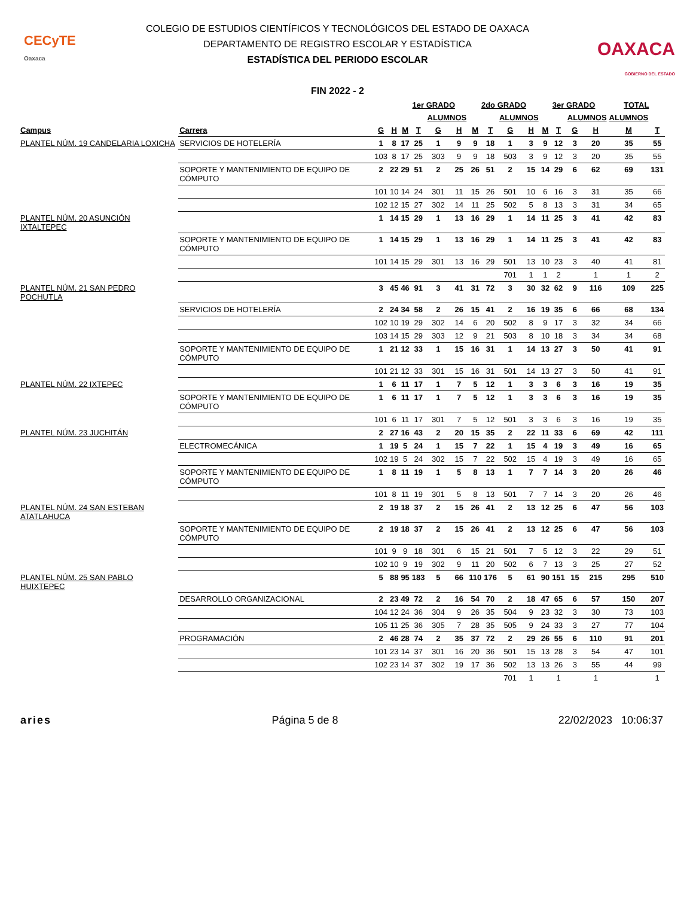CECyTE
Oaxaca
COLEGIO DE ESTUDIOS CIENTÍFICOS Y TECNOLÓGICOS DEL ESTADO DE OAXACA
DEPARTAMENTO DE REGISTRO ESCOLAR Y ESTADÍSTICA
ESTADÍSTICA DEL PERIODO ESCOLAR
FIN 2022 - 2
OAXACA
GOBIERNO DEL ESTADO
| | | | | 1er GRADO | | | | 2do GRADO | | | | 3er GRADO | | | | TOTAL | |
| --- | --- | --- | --- | --- | --- | --- | --- | --- | --- | --- | --- | --- | --- | --- | --- | --- | --- |
| | | | | | | ALUMNOS | | | | ALUMNOS | | | | ALUMNOS | | ALUMNOS | |
| Campus | Carrera | G | H | M | T | G | H | M | T | G | H | M | T | G | H | M | T |
| PLANTEL NÚM. 19 CANDELARIA LOXICHA | SERVICIOS DE HOTELERÍA | 1 | 8 | 17 | 25 | 1 | 9 | 9 | 18 | 1 | 3 | 9 | 12 | 3 | 20 | 35 | 55 |
| | | 103 | 8 | 17 | 25 | 303 | 9 | 9 | 18 | 503 | 3 | 9 | 12 | 3 | 20 | 35 | 55 |
| | SOPORTE Y MANTENIMIENTO DE EQUIPO DE CÓMPUTO | 2 | 22 | 29 | 51 | 2 | 25 | 26 | 51 | 2 | 15 | 14 | 29 | 6 | 62 | 69 | 131 |
| | | 101 | 10 | 14 | 24 | 301 | 11 | 15 | 26 | 501 | 10 | 6 | 16 | 3 | 31 | 35 | 66 |
| | | 102 | 12 | 15 | 27 | 302 | 14 | 11 | 25 | 502 | 5 | 8 | 13 | 3 | 31 | 34 | 65 |
| PLANTEL NÚM. 20 ASUNCIÓN IXTALTEPEC | | 1 | 14 | 15 | 29 | 1 | 13 | 16 | 29 | 1 | 14 | 11 | 25 | 3 | 41 | 42 | 83 |
| | SOPORTE Y MANTENIMIENTO DE EQUIPO DE CÓMPUTO | 1 | 14 | 15 | 29 | 1 | 13 | 16 | 29 | 1 | 14 | 11 | 25 | 3 | 41 | 42 | 83 |
| | | 101 | 14 | 15 | 29 | 301 | 13 | 16 | 29 | 501 | 13 | 10 | 23 | 3 | 40 | 41 | 81 |
| | | | | | | | | | | 701 | 1 | 1 | 2 | | 1 | 1 | 2 |
| PLANTEL NÚM. 21 SAN PEDRO POCHUTLA | | 3 | 45 | 46 | 91 | 3 | 41 | 31 | 72 | 3 | 30 | 32 | 62 | 9 | 116 | 109 | 225 |
| | SERVICIOS DE HOTELERÍA | 2 | 24 | 34 | 58 | 2 | 26 | 15 | 41 | 2 | 16 | 19 | 35 | 6 | 66 | 68 | 134 |
| | | 102 | 10 | 19 | 29 | 302 | 14 | 6 | 20 | 502 | 8 | 9 | 17 | 3 | 32 | 34 | 66 |
| | | 103 | 14 | 15 | 29 | 303 | 12 | 9 | 21 | 503 | 8 | 10 | 18 | 3 | 34 | 34 | 68 |
| | SOPORTE Y MANTENIMIENTO DE EQUIPO DE CÓMPUTO | 1 | 21 | 12 | 33 | 1 | 15 | 16 | 31 | 1 | 14 | 13 | 27 | 3 | 50 | 41 | 91 |
| | | 101 | 21 | 12 | 33 | 301 | 15 | 16 | 31 | 501 | 14 | 13 | 27 | 3 | 50 | 41 | 91 |
| PLANTEL NÚM. 22 IXTEPEC | | 1 | 6 | 11 | 17 | 1 | 7 | 5 | 12 | 1 | 3 | 3 | 6 | 3 | 16 | 19 | 35 |
| | SOPORTE Y MANTENIMIENTO DE EQUIPO DE CÓMPUTO | 1 | 6 | 11 | 17 | 1 | 7 | 5 | 12 | 1 | 3 | 3 | 6 | 3 | 16 | 19 | 35 |
| | | 101 | 6 | 11 | 17 | 301 | 7 | 5 | 12 | 501 | 3 | 3 | 6 | 3 | 16 | 19 | 35 |
| PLANTEL NÚM. 23 JUCHITÁN | | 2 | 27 | 16 | 43 | 2 | 20 | 15 | 35 | 2 | 22 | 11 | 33 | 6 | 69 | 42 | 111 |
| | ELECTROMECÁNICA | 1 | 19 | 5 | 24 | 1 | 15 | 7 | 22 | 1 | 15 | 4 | 19 | 3 | 49 | 16 | 65 |
| | | 102 | 19 | 5 | 24 | 302 | 15 | 7 | 22 | 502 | 15 | 4 | 19 | 3 | 49 | 16 | 65 |
| | SOPORTE Y MANTENIMIENTO DE EQUIPO DE CÓMPUTO | 1 | 8 | 11 | 19 | 1 | 5 | 8 | 13 | 1 | 7 | 7 | 14 | 3 | 20 | 26 | 46 |
| | | 101 | 8 | 11 | 19 | 301 | 5 | 8 | 13 | 501 | 7 | 7 | 14 | 3 | 20 | 26 | 46 |
| PLANTEL NÚM. 24 SAN ESTEBAN ATATLAHUCA | | 2 | 19 | 18 | 37 | 2 | 15 | 26 | 41 | 2 | 13 | 12 | 25 | 6 | 47 | 56 | 103 |
| | SOPORTE Y MANTENIMIENTO DE EQUIPO DE CÓMPUTO | 2 | 19 | 18 | 37 | 2 | 15 | 26 | 41 | 2 | 13 | 12 | 25 | 6 | 47 | 56 | 103 |
| | | 101 | 9 | 9 | 18 | 301 | 6 | 15 | 21 | 501 | 7 | 5 | 12 | 3 | 22 | 29 | 51 |
| | | 102 | 10 | 9 | 19 | 302 | 9 | 11 | 20 | 502 | 6 | 7 | 13 | 3 | 25 | 27 | 52 |
| PLANTEL NÚM. 25 SAN PABLO HUIXTEPEC | | 5 | 88 | 95 | 183 | 5 | 66 | 110 | 176 | 5 | 61 | 90 | 151 | 15 | 215 | 295 | 510 |
| | DESARROLLO ORGANIZACIONAL | 2 | 23 | 49 | 72 | 2 | 16 | 54 | 70 | 2 | 18 | 47 | 65 | 6 | 57 | 150 | 207 |
| | | 104 | 12 | 24 | 36 | 304 | 9 | 26 | 35 | 504 | 9 | 23 | 32 | 3 | 30 | 73 | 103 |
| | | 105 | 11 | 25 | 36 | 305 | 7 | 28 | 35 | 505 | 9 | 24 | 33 | 3 | 27 | 77 | 104 |
| | PROGRAMACIÓN | 2 | 46 | 28 | 74 | 2 | 35 | 37 | 72 | 2 | 29 | 26 | 55 | 6 | 110 | 91 | 201 |
| | | 101 | 23 | 14 | 37 | 301 | 16 | 20 | 36 | 501 | 15 | 13 | 28 | 3 | 54 | 47 | 101 |
| | | 102 | 23 | 14 | 37 | 302 | 19 | 17 | 36 | 502 | 13 | 13 | 26 | 3 | 55 | 44 | 99 |
| | | | | | | | | | | 701 | 1 | | 1 | | 1 | | 1 |
aries Página 5 de 8 22/02/2023 10:06:37